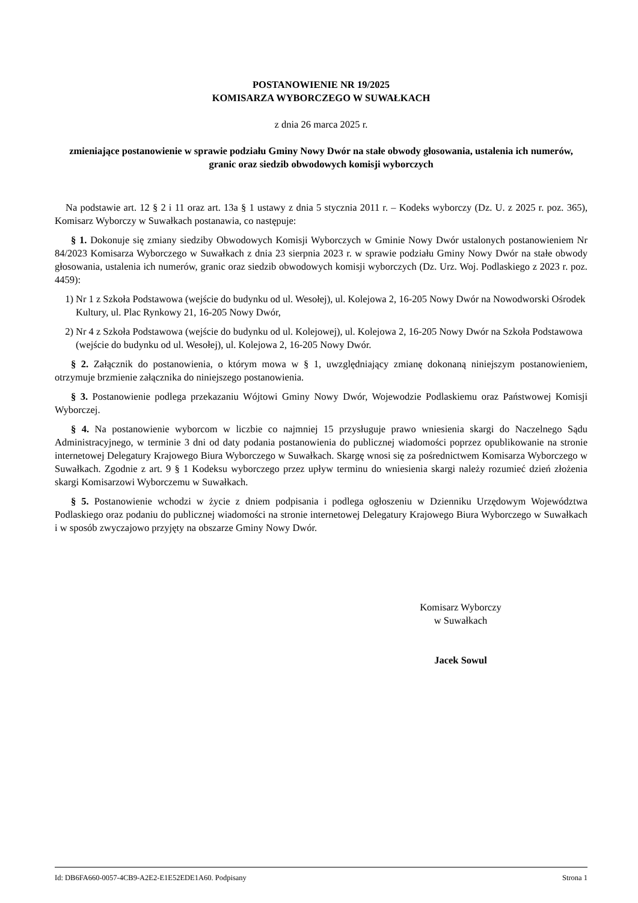POSTANOWIENIE NR 19/2025
KOMISARZA WYBORCZEGO W SUWAŁKACH
z dnia 26 marca 2025 r.
zmieniające postanowienie w sprawie podziału Gminy Nowy Dwór na stałe obwody głosowania, ustalenia ich numerów, granic oraz siedzib obwodowych komisji wyborczych
Na podstawie art. 12 § 2 i 11 oraz art. 13a § 1 ustawy z dnia 5 stycznia 2011 r. – Kodeks wyborczy (Dz. U. z 2025 r. poz. 365), Komisarz Wyborczy w Suwałkach postanawia, co następuje:
§ 1. Dokonuje się zmiany siedziby Obwodowych Komisji Wyborczych w Gminie Nowy Dwór ustalonych postanowieniem Nr 84/2023 Komisarza Wyborczego w Suwałkach z dnia 23 sierpnia 2023 r. w sprawie podziału Gminy Nowy Dwór na stałe obwody głosowania, ustalenia ich numerów, granic oraz siedzib obwodowych komisji wyborczych (Dz. Urz. Woj. Podlaskiego z 2023 r. poz. 4459):
1) Nr 1 z Szkoła Podstawowa (wejście do budynku od ul. Wesołej), ul. Kolejowa 2, 16-205 Nowy Dwór na Nowodworski Ośrodek Kultury, ul. Plac Rynkowy 21, 16-205 Nowy Dwór,
2) Nr 4 z Szkoła Podstawowa (wejście do budynku od ul. Kolejowej), ul. Kolejowa 2, 16-205 Nowy Dwór na Szkoła Podstawowa (wejście do budynku od ul. Wesołej), ul. Kolejowa 2, 16-205 Nowy Dwór.
§ 2. Załącznik do postanowienia, o którym mowa w § 1, uwzględniający zmianę dokonaną niniejszym postanowieniem, otrzymuje brzmienie załącznika do niniejszego postanowienia.
§ 3. Postanowienie podlega przekazaniu Wójtowi Gminy Nowy Dwór, Wojewodzie Podlaskiemu oraz Państwowej Komisji Wyborczej.
§ 4. Na postanowienie wyborcom w liczbie co najmniej 15 przysługuje prawo wniesienia skargi do Naczelnego Sądu Administracyjnego, w terminie 3 dni od daty podania postanowienia do publicznej wiadomości poprzez opublikowanie na stronie internetowej Delegatury Krajowego Biura Wyborczego w Suwałkach. Skargę wnosi się za pośrednictwem Komisarza Wyborczego w Suwałkach. Zgodnie z art. 9 § 1 Kodeksu wyborczego przez upływ terminu do wniesienia skargi należy rozumieć dzień złożenia skargi Komisarzowi Wyborczemu w Suwałkach.
§ 5. Postanowienie wchodzi w życie z dniem podpisania i podlega ogłoszeniu w Dzienniku Urzędowym Województwa Podlaskiego oraz podaniu do publicznej wiadomości na stronie internetowej Delegatury Krajowego Biura Wyborczego w Suwałkach i w sposób zwyczajowo przyjęty na obszarze Gminy Nowy Dwór.
Komisarz Wyborczy
w Suwałkach
Jacek Sowul
Id: DB6FA660-0057-4CB9-A2E2-E1E52EDE1A60. Podpisany Strona 1